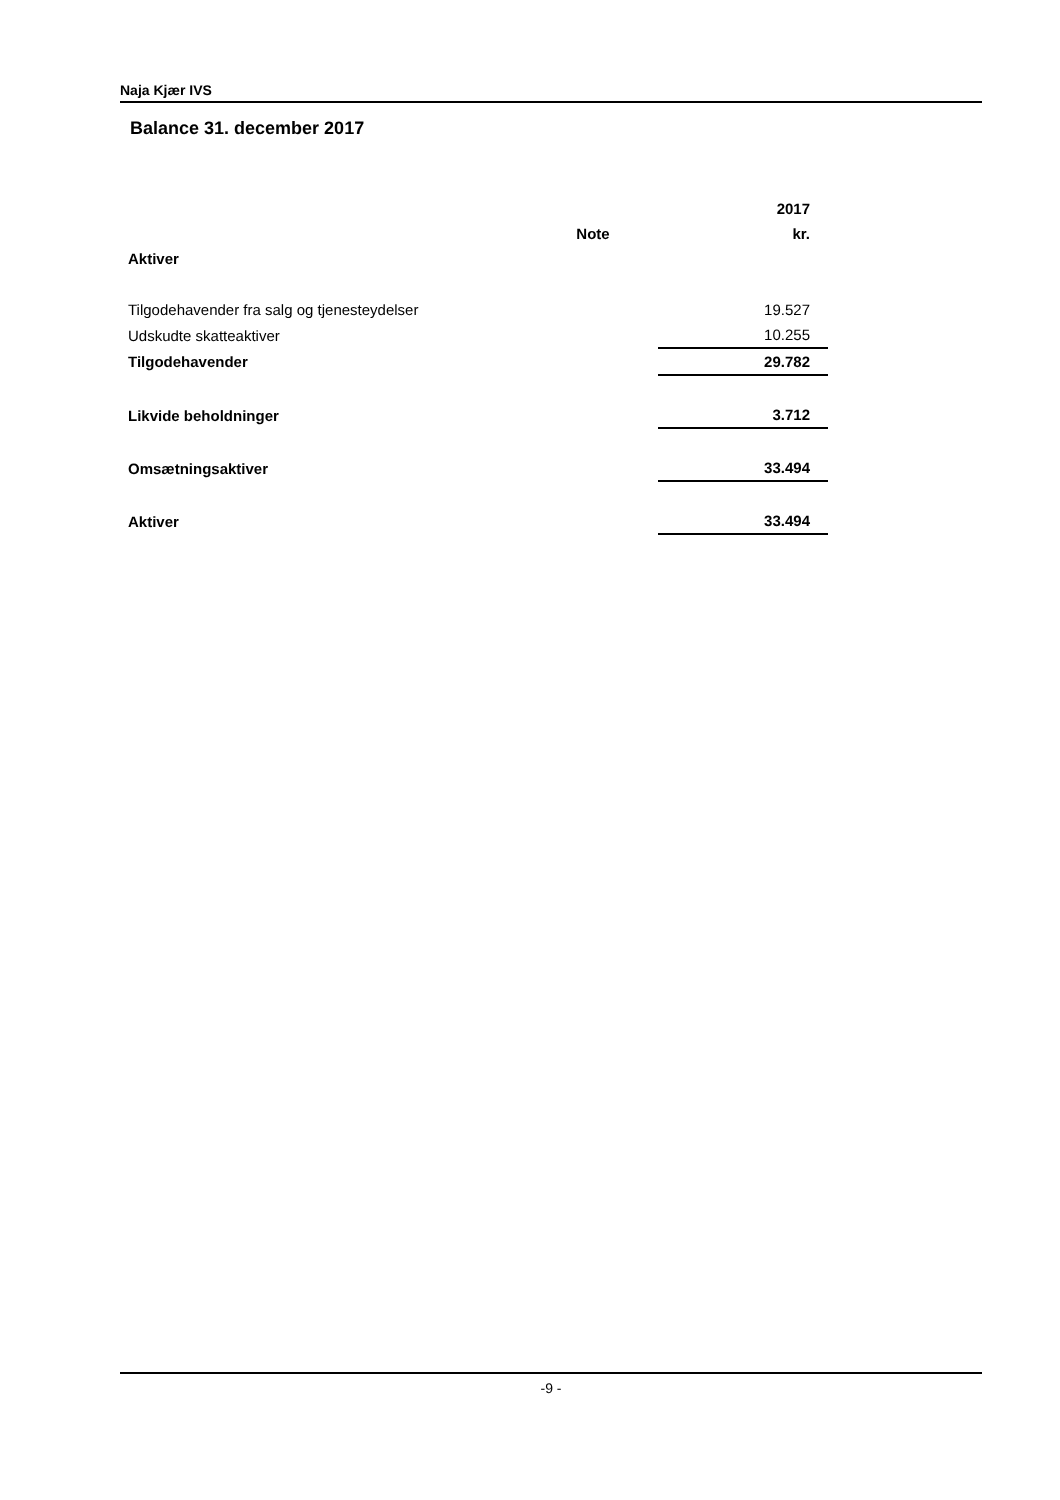Naja Kjær IVS
Balance 31. december 2017
| | | 2017 |
| --- | --- | --- |
| | Note | kr. |
| Aktiver | | |
| Tilgodehavender fra salg og tjenesteydelser | | 19.527 |
| Udskudte skatteaktiver | | 10.255 |
| Tilgodehavender | | 29.782 |
| Likvide beholdninger | | 3.712 |
| Omsætningsaktiver | | 33.494 |
| Aktiver | | 33.494 |
-9 -